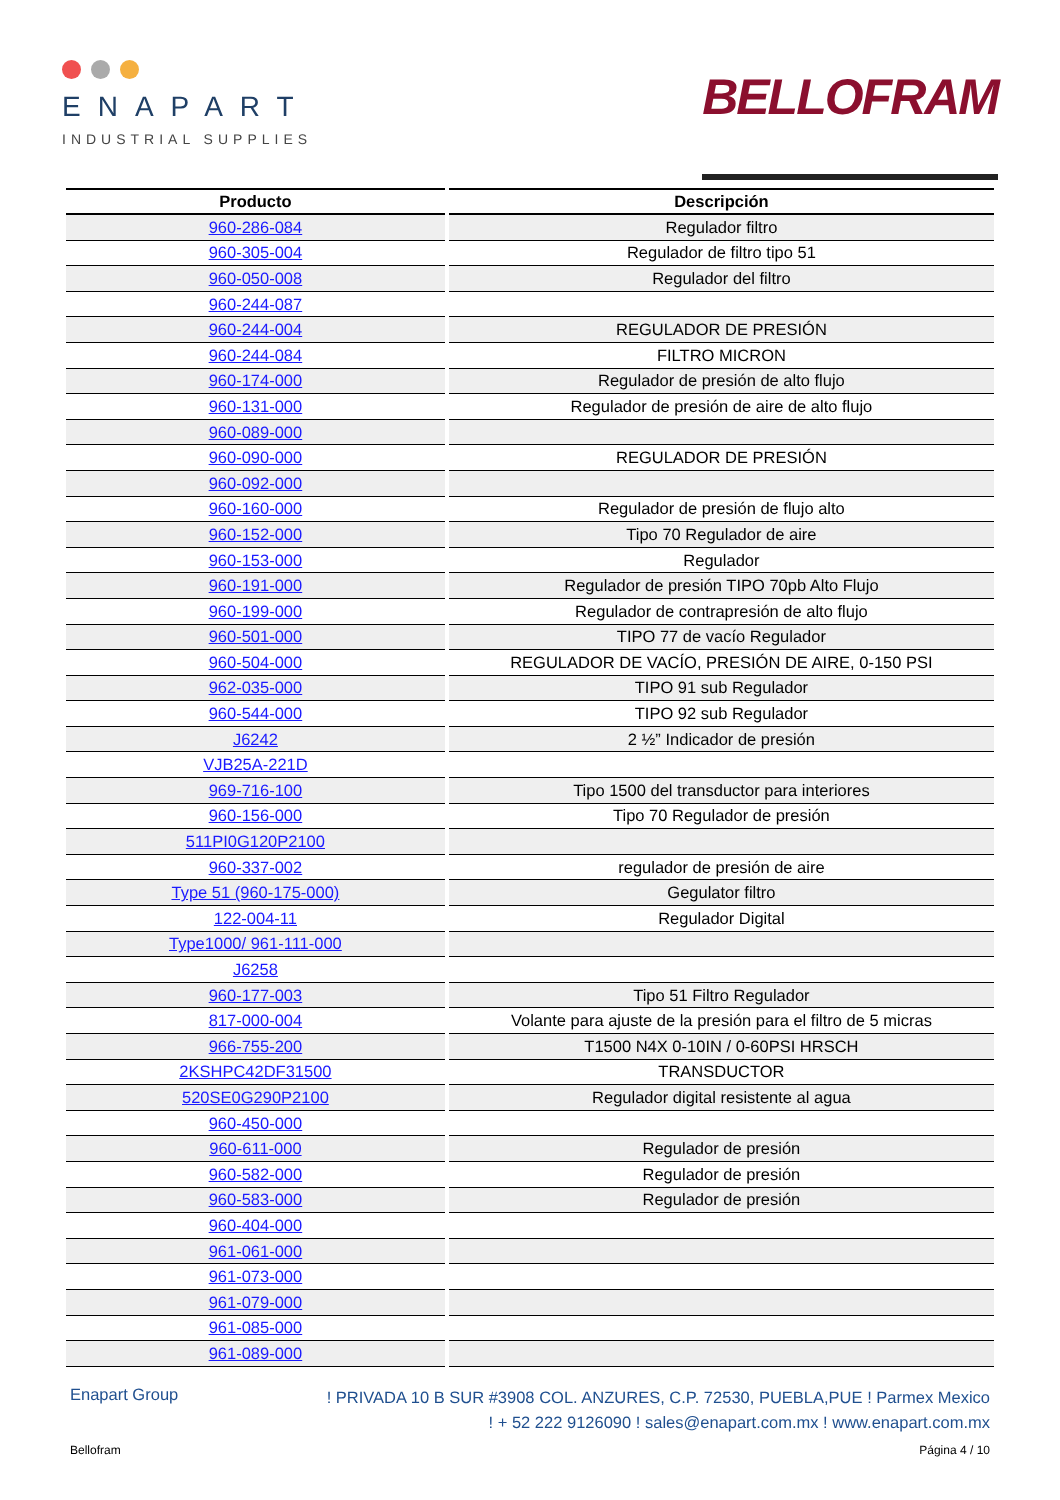ENAPART
INDUSTRIAL SUPPLIES
BELLOFRAM
| Producto | Descripción |
| --- | --- |
| 960-286-084 | Regulador filtro |
| 960-305-004 | Regulador de filtro tipo 51 |
| 960-050-008 | Regulador del filtro |
| 960-244-087 | |
| 960-244-004 | REGULADOR DE PRESIÓN |
| 960-244-084 | FILTRO MICRON |
| 960-174-000 | Regulador de presión de alto flujo |
| 960-131-000 | Regulador de presión de aire de alto flujo |
| 960-089-000 | |
| 960-090-000 | REGULADOR DE PRESIÓN |
| 960-092-000 | |
| 960-160-000 | Regulador de presión de flujo alto |
| 960-152-000 | Tipo 70 Regulador de aire |
| 960-153-000 | Regulador |
| 960-191-000 | Regulador de presión TIPO 70pb Alto Flujo |
| 960-199-000 | Regulador de contrapresión de alto flujo |
| 960-501-000 | TIPO 77 de vacío Regulador |
| 960-504-000 | REGULADOR DE VACÍO, PRESIÓN DE AIRE, 0-150 PSI |
| 962-035-000 | TIPO 91 sub Regulador |
| 960-544-000 | TIPO 92 sub Regulador |
| J6242 | 2 ½” Indicador de presión |
| VJB25A-221D | |
| 969-716-100 | Tipo 1500 del transductor para interiores |
| 960-156-000 | Tipo 70 Regulador de presión |
| 511PI0G120P2100 | |
| 960-337-002 | regulador de presión de aire |
| Type 51 (960-175-000) | Gegulator filtro |
| 122-004-11 | Regulador Digital |
| Type1000/ 961-111-000 | |
| J6258 | |
| 960-177-003 | Tipo 51 Filtro Regulador |
| 817-000-004 | Volante para ajuste de la presión para el filtro de 5 micras |
| 966-755-200 | T1500 N4X 0-10IN / 0-60PSI HRSCH |
| 2KSHPC42DF31500 | TRANSDUCTOR |
| 520SE0G290P2100 | Regulador digital resistente al agua |
| 960-450-000 | |
| 960-611-000 | Regulador de presión |
| 960-582-000 | Regulador de presión |
| 960-583-000 | Regulador de presión |
| 960-404-000 | |
| 961-061-000 | |
| 961-073-000 | |
| 961-079-000 | |
| 961-085-000 | |
| 961-089-000 | |
Enapart Group
! PRIVADA 10 B SUR #3908 COL. ANZURES, C.P. 72530, PUEBLA,PUE ! Parmex Mexico
! + 52 222 9126090 ! sales@enapart.com.mx ! www.enapart.com.mx
Bellofram Página 4 / 10